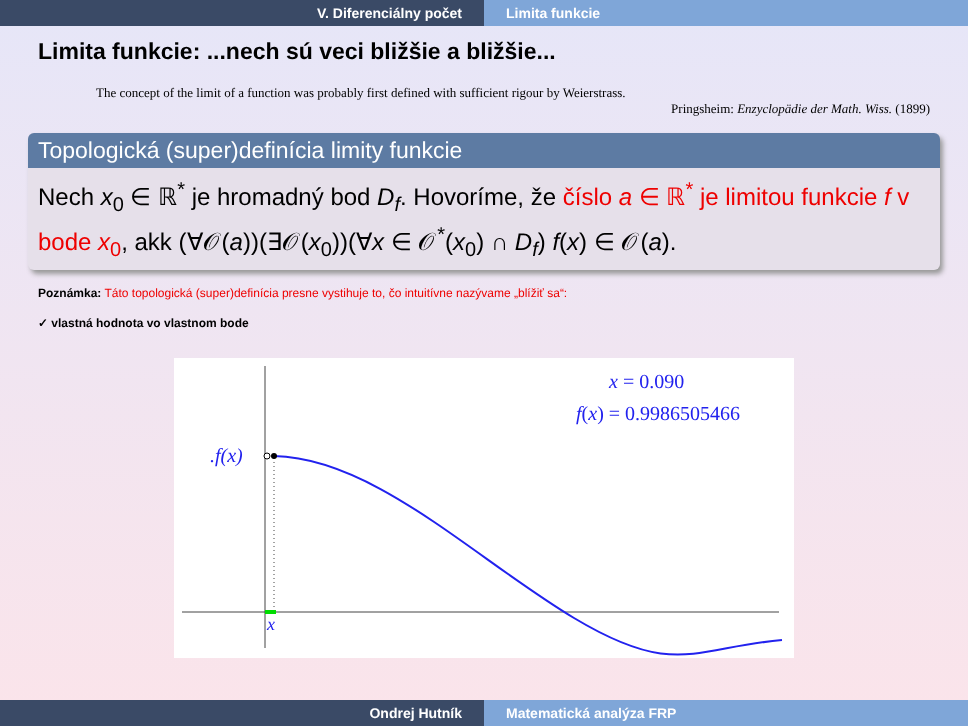V. Diferenciálny počet Limita funkcie
Limita funkcie: ...nech sú veci bližšie a bližšie...
The concept of the limit of a function was probably first defined with sufficient rigour by Weierstrass.
Pringsheim: Enzyclopädie der Math. Wiss. (1899)
Topologická (super)definícia limity funkcie
Nech x<sub>0</sub> ∈ ℝ<sup>*</sup> je hromadný bod D<sub>f</sub>. Hovoríme, že číslo a ∈ ℝ<sup>*</sup> je limitou funkcie f v bode x<sub>0</sub>, akk (∀𝒪(a))(∃𝒪(x<sub>0</sub>))(∀x ∈ 𝒪<sup>*</sup>(x<sub>0</sub>) ∩ D<sub>f</sub>) f(x) ∈ 𝒪(a).
Poznámka: Táto topologická (super)definícia presne vystihuje to, čo intuitívne nazývame „blížiť sa“:
✓ vlastná hodnota vo vlastnom bode
.f(x)
x
x = 0.090
f(x) = 0.9986505466
Ondrej Hutník Matematická analýza FRP